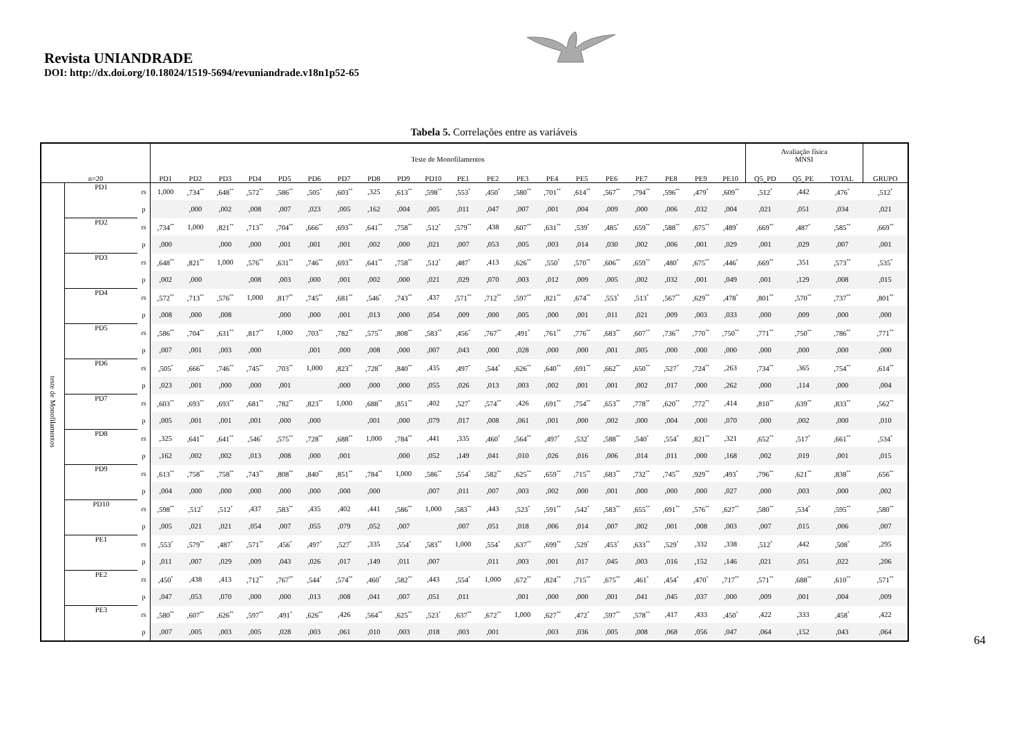Revista UNIANDRADE
DOI: http://dx.doi.org/10.18024/1519-5694/revuniandrade.v18n1p52-65
Tabela 5. Correlações entre as variáveis
| n=20 | | | Teste de Monofilamentos | | | | | | | | | | | | | | | | | | | | Avaliação física MNSI | | | |
| --- | --- | --- | --- | --- | --- | --- | --- | --- | --- | --- | --- | --- | --- | --- | --- | --- | --- | --- | --- | --- | --- | --- | --- | --- | --- | --- |
| | | | PD1 | PD2 | PD3 | PD4 | PD5 | PD6 | PD7 | PD8 | PD9 | PD10 | PE1 | PE2 | PE3 | PE4 | PE5 | PE6 | PE7 | PE8 | PE9 | PE10 | Q5_PD | Q5_PE | TOTAL | GRUPO |
| teste de Monofilamentos | PD1 | rs | 1,000 | ,734<sup>**</sup> | ,648<sup>**</sup> | ,572<sup>**</sup> | ,586<sup>**</sup> | ,505<sup>*</sup> | ,603<sup>**</sup> | ,325 | ,613<sup>**</sup> | ,598<sup>**</sup> | ,553<sup>*</sup> | ,450<sup>*</sup> | ,580<sup>**</sup> | ,701<sup>**</sup> | ,614<sup>**</sup> | ,567<sup>**</sup> | ,794<sup>**</sup> | ,596<sup>**</sup> | ,479<sup>*</sup> | ,609<sup>**</sup> | ,512<sup>*</sup> | ,442 | ,476<sup>*</sup> | ,512<sup>*</sup> |
| | | p | | ,000 | ,002 | ,008 | ,007 | ,023 | ,005 | ,162 | ,004 | ,005 | ,011 | ,047 | ,007 | ,001 | ,004 | ,009 | ,000 | ,006 | ,032 | ,004 | ,021 | ,051 | ,034 | ,021 |
| | PD2 | rs | ,734<sup>**</sup> | 1,000 | ,821<sup>**</sup> | ,713<sup>**</sup> | ,704<sup>**</sup> | ,666<sup>**</sup> | ,693<sup>**</sup> | ,641<sup>**</sup> | ,758<sup>**</sup> | ,512<sup>*</sup> | ,579<sup>**</sup> | ,438 | ,607<sup>**</sup> | ,631<sup>**</sup> | ,539<sup>*</sup> | ,485<sup>*</sup> | ,659<sup>**</sup> | ,588<sup>**</sup> | ,675<sup>**</sup> | ,489<sup>*</sup> | ,669<sup>**</sup> | ,487<sup>*</sup> | ,585<sup>**</sup> | ,669<sup>**</sup> |
| | | p | ,000 | | ,000 | ,000 | ,001 | ,001 | ,001 | ,002 | ,000 | ,021 | ,007 | ,053 | ,005 | ,003 | ,014 | ,030 | ,002 | ,006 | ,001 | ,029 | ,001 | ,029 | ,007 | ,001 |
| | PD3 | rs | ,648<sup>**</sup> | ,821<sup>**</sup> | 1,000 | ,576<sup>**</sup> | ,631<sup>**</sup> | ,746<sup>**</sup> | ,693<sup>**</sup> | ,641<sup>**</sup> | ,758<sup>**</sup> | ,512<sup>*</sup> | ,487<sup>*</sup> | ,413 | ,626<sup>**</sup> | ,550<sup>*</sup> | ,570<sup>**</sup> | ,606<sup>**</sup> | ,659<sup>**</sup> | ,480<sup>*</sup> | ,675<sup>**</sup> | ,446<sup>*</sup> | ,669<sup>**</sup> | ,351 | ,573<sup>**</sup> | ,535<sup>*</sup> |
| | | p | ,002 | ,000 | | ,008 | ,003 | ,000 | ,001 | ,002 | ,000 | ,021 | ,029 | ,070 | ,003 | ,012 | ,009 | ,005 | ,002 | ,032 | ,001 | ,049 | ,001 | ,129 | ,008 | ,015 |
| | PD4 | rs | ,572<sup>**</sup> | ,713<sup>**</sup> | ,576<sup>**</sup> | 1,000 | ,817<sup>**</sup> | ,745<sup>**</sup> | ,681<sup>**</sup> | ,546<sup>*</sup> | ,743<sup>**</sup> | ,437 | ,571<sup>**</sup> | ,712<sup>**</sup> | ,597<sup>**</sup> | ,821<sup>**</sup> | ,674<sup>**</sup> | ,553<sup>*</sup> | ,513<sup>*</sup> | ,567<sup>**</sup> | ,629<sup>**</sup> | ,478<sup>*</sup> | ,801<sup>**</sup> | ,570<sup>**</sup> | ,737<sup>**</sup> | ,801<sup>**</sup> |
| | | p | ,008 | ,000 | ,008 | | ,000 | ,000 | ,001 | ,013 | ,000 | ,054 | ,009 | ,000 | ,005 | ,000 | ,001 | ,011 | ,021 | ,009 | ,003 | ,033 | ,000 | ,009 | ,000 | ,000 |
| | PD5 | rs | ,586<sup>**</sup> | ,704<sup>**</sup> | ,631<sup>**</sup> | ,817<sup>**</sup> | 1,000 | ,703<sup>**</sup> | ,782<sup>**</sup> | ,575<sup>**</sup> | ,808<sup>**</sup> | ,583<sup>**</sup> | ,456<sup>*</sup> | ,767<sup>**</sup> | ,491<sup>*</sup> | ,761<sup>**</sup> | ,776<sup>**</sup> | ,683<sup>**</sup> | ,607<sup>**</sup> | ,736<sup>**</sup> | ,770<sup>**</sup> | ,750<sup>**</sup> | ,771<sup>**</sup> | ,750<sup>**</sup> | ,786<sup>**</sup> | ,771<sup>**</sup> |
| | | p | ,007 | ,001 | ,003 | ,000 | | ,001 | ,000 | ,008 | ,000 | ,007 | ,043 | ,000 | ,028 | ,000 | ,000 | ,001 | ,005 | ,000 | ,000 | ,000 | ,000 | ,000 | ,000 | ,000 |
| | PD6 | rs | ,505<sup>*</sup> | ,666<sup>**</sup> | ,746<sup>**</sup> | ,745<sup>**</sup> | ,703<sup>**</sup> | 1,000 | ,823<sup>**</sup> | ,728<sup>**</sup> | ,840<sup>**</sup> | ,435 | ,497<sup>*</sup> | ,544<sup>*</sup> | ,626<sup>**</sup> | ,640<sup>**</sup> | ,691<sup>**</sup> | ,662<sup>**</sup> | ,650<sup>**</sup> | ,527<sup>*</sup> | ,724<sup>**</sup> | ,263 | ,734<sup>**</sup> | ,365 | ,754<sup>**</sup> | ,614<sup>**</sup> |
| | | p | ,023 | ,001 | ,000 | ,000 | ,001 | | ,000 | ,000 | ,000 | ,055 | ,026 | ,013 | ,003 | ,002 | ,001 | ,001 | ,002 | ,017 | ,000 | ,262 | ,000 | ,114 | ,000 | ,004 |
| | PD7 | rs | ,603<sup>**</sup> | ,693<sup>**</sup> | ,693<sup>**</sup> | ,681<sup>**</sup> | ,782<sup>**</sup> | ,823<sup>**</sup> | 1,000 | ,688<sup>**</sup> | ,851<sup>**</sup> | ,402 | ,527<sup>*</sup> | ,574<sup>**</sup> | ,426 | ,691<sup>**</sup> | ,754<sup>**</sup> | ,653<sup>**</sup> | ,778<sup>**</sup> | ,620<sup>**</sup> | ,772<sup>**</sup> | ,414 | ,810<sup>**</sup> | ,639<sup>**</sup> | ,833<sup>**</sup> | ,562<sup>**</sup> |
| | | p | ,005 | ,001 | ,001 | ,001 | ,000 | ,000 | | ,001 | ,000 | ,079 | ,017 | ,008 | ,061 | ,001 | ,000 | ,002 | ,000 | ,004 | ,000 | ,070 | ,000 | ,002 | ,000 | ,010 |
| | PD8 | rs | ,325 | ,641<sup>**</sup> | ,641<sup>**</sup> | ,546<sup>*</sup> | ,575<sup>**</sup> | ,728<sup>**</sup> | ,688<sup>**</sup> | 1,000 | ,784<sup>**</sup> | ,441 | ,335 | ,460<sup>*</sup> | ,564<sup>**</sup> | ,497<sup>*</sup> | ,532<sup>*</sup> | ,588<sup>**</sup> | ,540<sup>*</sup> | ,554<sup>*</sup> | ,821<sup>**</sup> | ,321 | ,652<sup>**</sup> | ,517<sup>*</sup> | ,661<sup>**</sup> | ,534<sup>*</sup> |
| | | p | ,162 | ,002 | ,002 | ,013 | ,008 | ,000 | ,001 | | ,000 | ,052 | ,149 | ,041 | ,010 | ,026 | ,016 | ,006 | ,014 | ,011 | ,000 | ,168 | ,002 | ,019 | ,001 | ,015 |
| | PD9 | rs | ,613<sup>**</sup> | ,758<sup>**</sup> | ,758<sup>**</sup> | ,743<sup>**</sup> | ,808<sup>**</sup> | ,840<sup>**</sup> | ,851<sup>**</sup> | ,784<sup>**</sup> | 1,000 | ,586<sup>**</sup> | ,554<sup>*</sup> | ,582<sup>**</sup> | ,625<sup>**</sup> | ,659<sup>**</sup> | ,715<sup>**</sup> | ,683<sup>**</sup> | ,732<sup>**</sup> | ,745<sup>**</sup> | ,929<sup>**</sup> | ,493<sup>*</sup> | ,796<sup>**</sup> | ,621<sup>**</sup> | ,838<sup>**</sup> | ,656<sup>**</sup> |
| | | p | ,004 | ,000 | ,000 | ,000 | ,000 | ,000 | ,000 | ,000 | | ,007 | ,011 | ,007 | ,003 | ,002 | ,000 | ,001 | ,000 | ,000 | ,000 | ,027 | ,000 | ,003 | ,000 | ,002 |
| | PD10 | rs | ,598<sup>**</sup> | ,512<sup>*</sup> | ,512<sup>*</sup> | ,437 | ,583<sup>**</sup> | ,435 | ,402 | ,441 | ,586<sup>**</sup> | 1,000 | ,583<sup>**</sup> | ,443 | ,523<sup>*</sup> | ,591<sup>**</sup> | ,542<sup>*</sup> | ,583<sup>**</sup> | ,655<sup>**</sup> | ,691<sup>**</sup> | ,576<sup>**</sup> | ,627<sup>**</sup> | ,580<sup>**</sup> | ,534<sup>*</sup> | ,595<sup>**</sup> | ,580<sup>**</sup> |
| | | p | ,005 | ,021 | ,021 | ,054 | ,007 | ,055 | ,079 | ,052 | ,007 | | ,007 | ,051 | ,018 | ,006 | ,014 | ,007 | ,002 | ,001 | ,008 | ,003 | ,007 | ,015 | ,006 | ,007 |
| | PE1 | rs | ,553<sup>*</sup> | ,579<sup>**</sup> | ,487<sup>*</sup> | ,571<sup>**</sup> | ,456<sup>*</sup> | ,497<sup>*</sup> | ,527<sup>*</sup> | ,335 | ,554<sup>*</sup> | ,583<sup>**</sup> | 1,000 | ,554<sup>*</sup> | ,637<sup>**</sup> | ,699<sup>**</sup> | ,529<sup>*</sup> | ,453<sup>*</sup> | ,633<sup>**</sup> | ,529<sup>*</sup> | ,332 | ,338 | ,512<sup>*</sup> | ,442 | ,508<sup>*</sup> | ,295 |
| | | p | ,011 | ,007 | ,029 | ,009 | ,043 | ,026 | ,017 | ,149 | ,011 | ,007 | | ,011 | ,003 | ,001 | ,017 | ,045 | ,003 | ,016 | ,152 | ,146 | ,021 | ,051 | ,022 | ,206 |
| | PE2 | rs | ,450<sup>*</sup> | ,438 | ,413 | ,712<sup>**</sup> | ,767<sup>**</sup> | ,544<sup>*</sup> | ,574<sup>**</sup> | ,460<sup>*</sup> | ,582<sup>**</sup> | ,443 | ,554<sup>*</sup> | 1,000 | ,672<sup>**</sup> | ,824<sup>**</sup> | ,715<sup>**</sup> | ,675<sup>**</sup> | ,461<sup>*</sup> | ,454<sup>*</sup> | ,470<sup>*</sup> | ,717<sup>**</sup> | ,571<sup>**</sup> | ,688<sup>**</sup> | ,610<sup>**</sup> | ,571<sup>**</sup> |
| | | p | ,047 | ,053 | ,070 | ,000 | ,000 | ,013 | ,008 | ,041 | ,007 | ,051 | ,011 | | ,001 | ,000 | ,000 | ,001 | ,041 | ,045 | ,037 | ,000 | ,009 | ,001 | ,004 | ,009 |
| | PE3 | rs | ,580<sup>**</sup> | ,607<sup>**</sup> | ,626<sup>**</sup> | ,597<sup>**</sup> | ,491<sup>*</sup> | ,626<sup>**</sup> | ,426 | ,564<sup>**</sup> | ,625<sup>**</sup> | ,523<sup>*</sup> | ,637<sup>**</sup> | ,672<sup>**</sup> | 1,000 | ,627<sup>**</sup> | ,472<sup>*</sup> | ,597<sup>**</sup> | ,578<sup>**</sup> | ,417 | ,433 | ,450<sup>*</sup> | ,422 | ,333 | ,458<sup>*</sup> | ,422 |
| | | p | ,007 | ,005 | ,003 | ,005 | ,028 | ,003 | ,061 | ,010 | ,003 | ,018 | ,003 | ,001 | | ,003 | ,036 | ,005 | ,008 | ,068 | ,056 | ,047 | ,064 | ,152 | ,043 | ,064 |
64